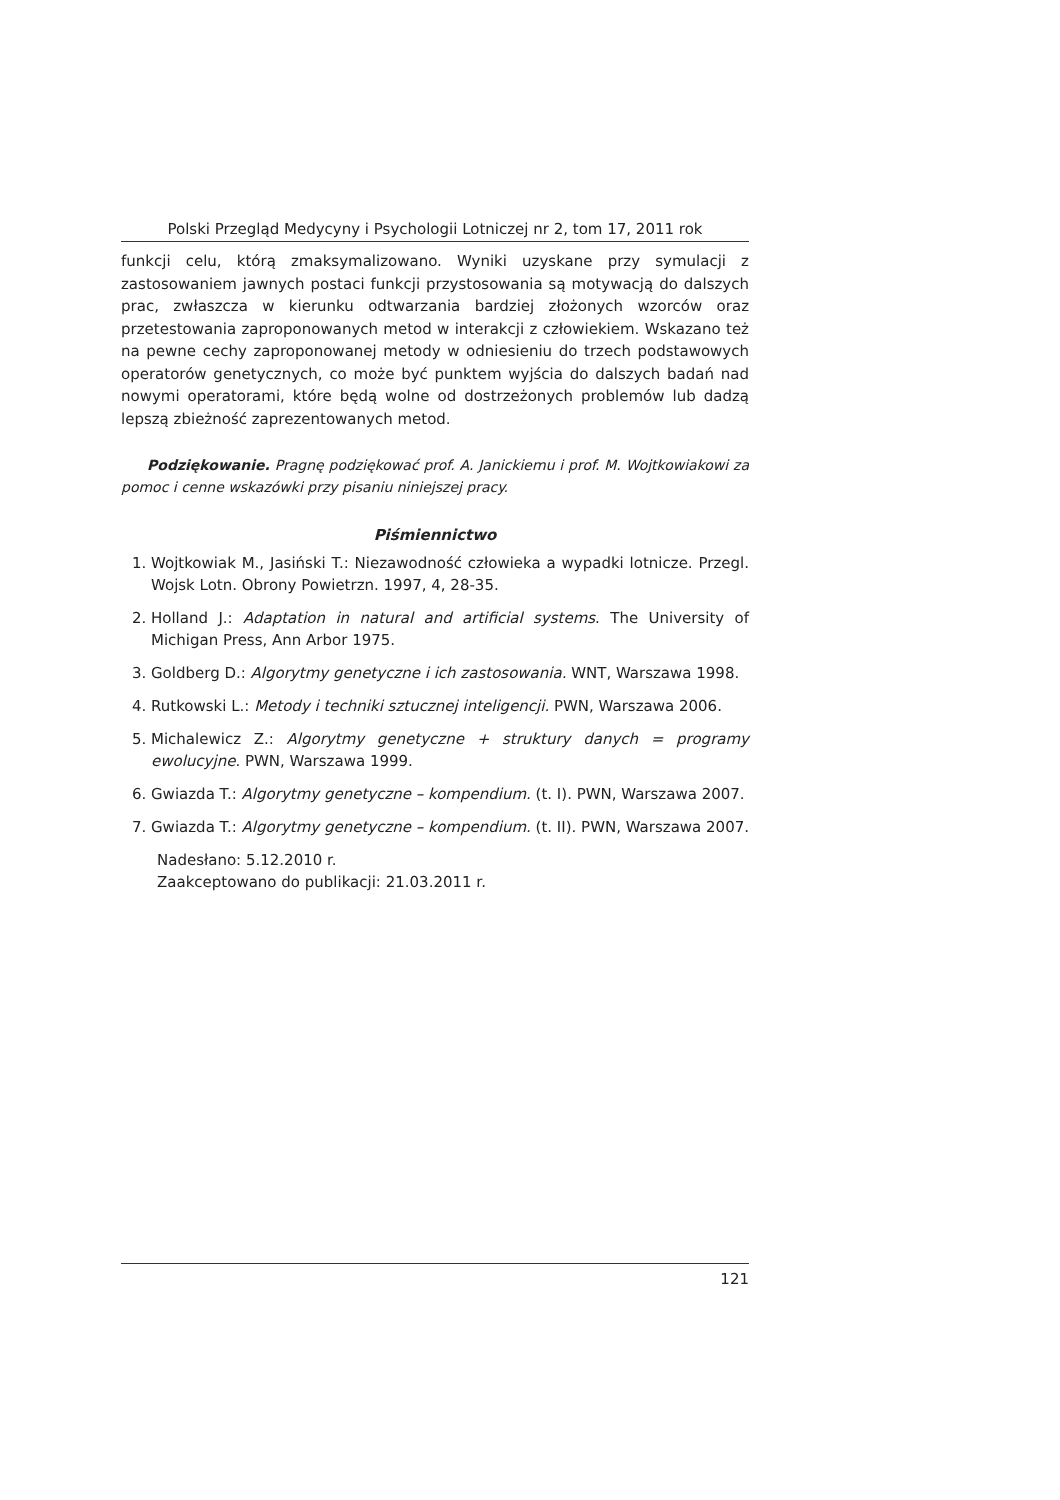Polski Przegląd Medycyny i Psychologii Lotniczej nr 2, tom 17, 2011 rok
funkcji celu, którą zmaksymalizowano. Wyniki uzyskane przy symulacji z zastosowaniem jawnych postaci funkcji przystosowania są motywacją do dalszych prac, zwłaszcza w kierunku odtwarzania bardziej złożonych wzorców oraz przetestowania zaproponowanych metod w interakcji z człowiekiem. Wskazano też na pewne cechy zaproponowanej metody w odniesieniu do trzech podstawowych operatorów genetycznych, co może być punktem wyjścia do dalszych badań nad nowymi operatorami, które będą wolne od dostrzeżonych problemów lub dadzą lepszą zbieżność zaprezentowanych metod.
Podziękowanie. Pragnę podziękować prof. A. Janickiemu i prof. M. Wojtkowiakowi za pomoc i cenne wskazówki przy pisaniu niniejszej pracy.
Piśmiennictwo
1. Wojtkowiak M., Jasiński T.: Niezawodność człowieka a wypadki lotnicze. Przegl. Wojsk Lotn. Obrony Powietrzn. 1997, 4, 28-35.
2. Holland J.: Adaptation in natural and artificial systems. The University of Michigan Press, Ann Arbor 1975.
3. Goldberg D.: Algorytmy genetyczne i ich zastosowania. WNT, Warszawa 1998.
4. Rutkowski L.: Metody i techniki sztucznej inteligencji. PWN, Warszawa 2006.
5. Michalewicz Z.: Algorytmy genetyczne + struktury danych = programy ewolucyjne. PWN, Warszawa 1999.
6. Gwiazda T.: Algorytmy genetyczne – kompendium. (t. I). PWN, Warszawa 2007.
7. Gwiazda T.: Algorytmy genetyczne – kompendium. (t. II). PWN, Warszawa 2007.
Nadesłano: 5.12.2010 r.
Zaakceptowano do publikacji: 21.03.2011 r.
121